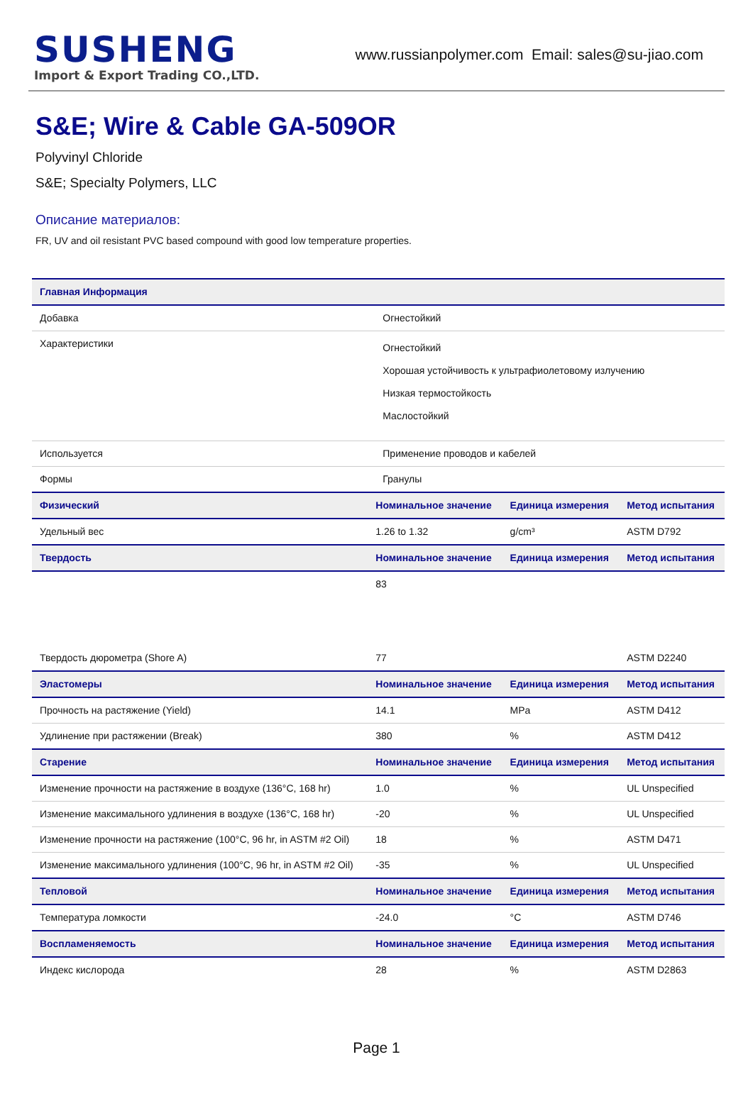SUSHENG
Import & Export Trading CO.,LTD.
www.russianpolymer.com Email: sales@su-jiao.com
S&E; Wire & Cable GA-509OR
Polyvinyl Chloride
S&E; Specialty Polymers, LLC
Описание материалов:
FR, UV and oil resistant PVC based compound with good low temperature properties.
| Главная Информация | | | |
| --- | --- | --- | --- |
| Добавка | Огнестойкий | | |
| Характеристики | Огнестойкий Хорошая устойчивость к ультрафиолетовому излучению Низкая термостойкость Маслостойкий | | |
| Используется | Применение проводов и кабелей | | |
| Формы | Гранулы | | |
| Физический | Номинальное значение | Единица измерения | Метод испытания |
| Удельный вес | 1.26 to 1.32 | g/cm³ | ASTM D792 |
| Твердость | Номинальное значение | Единица измерения | Метод испытания |
| | 83 | | |
| Твердость дюрометра (Shore A) | 77 | | ASTM D2240 |
| Эластомеры | Номинальное значение | Единица измерения | Метод испытания |
| Прочность на растяжение (Yield) | 14.1 | MPa | ASTM D412 |
| Удлинение при растяжении (Break) | 380 | % | ASTM D412 |
| Старение | Номинальное значение | Единица измерения | Метод испытания |
| Изменение прочности на растяжение в воздухе (136°C, 168 hr) | 1.0 | % | UL Unspecified |
| Изменение максимального удлинения в воздухе (136°C, 168 hr) | -20 | % | UL Unspecified |
| Изменение прочности на растяжение (100°C, 96 hr, in ASTM #2 Oil) | 18 | % | ASTM D471 |
| Изменение максимального удлинения (100°C, 96 hr, in ASTM #2 Oil) | -35 | % | UL Unspecified |
| Тепловой | Номинальное значение | Единица измерения | Метод испытания |
| Температура ломкости | -24.0 | °C | ASTM D746 |
| Воспламеняемость | Номинальное значение | Единица измерения | Метод испытания |
| Индекс кислорода | 28 | % | ASTM D2863 |
Page 1